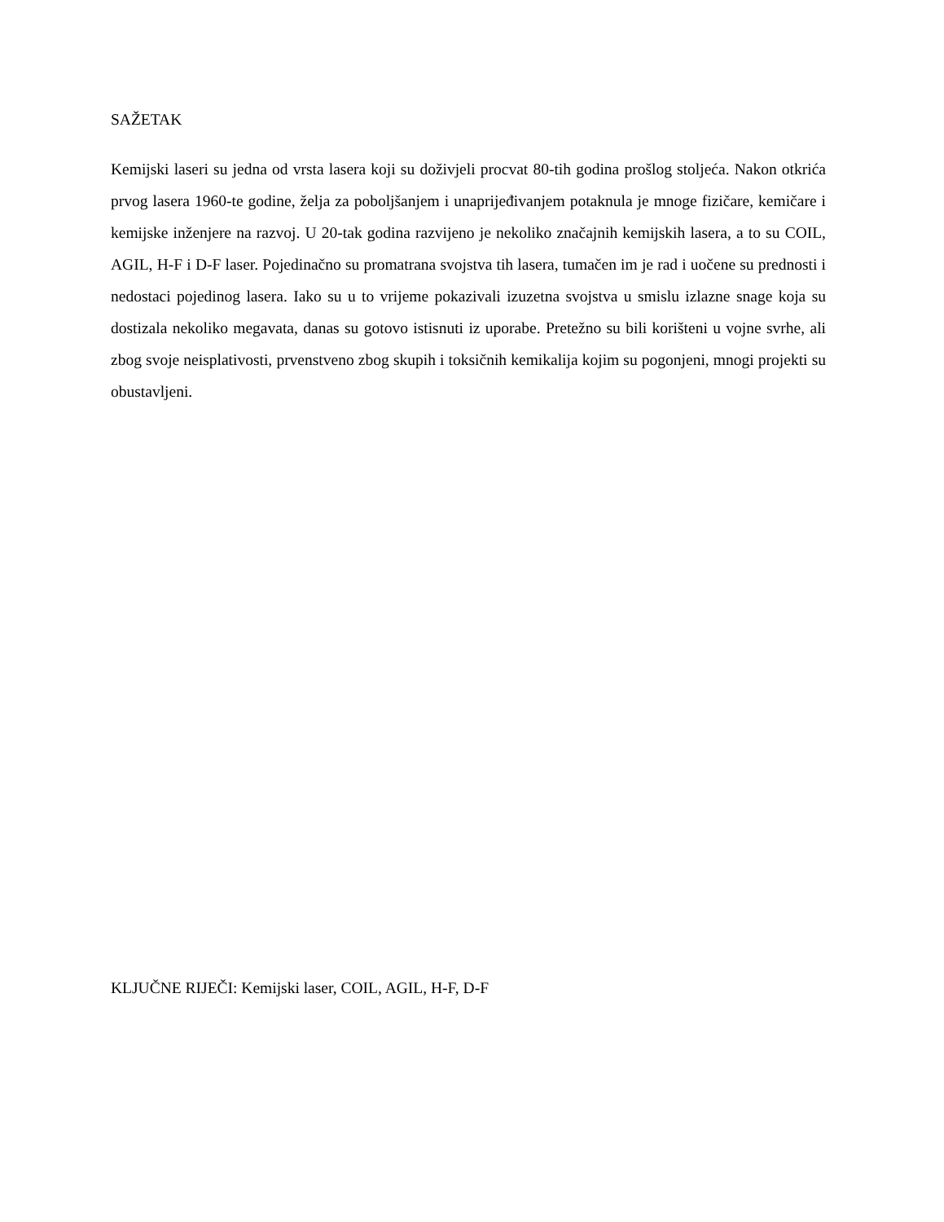SAŽETAK
Kemijski laseri su jedna od vrsta lasera koji su doživjeli procvat 80-tih godina prošlog stoljeća. Nakon otkrića prvog lasera 1960-te godine, želja za poboljšanjem i unaprijeđivanjem potaknula je mnoge fizičare, kemičare i kemijske inženjere na razvoj. U 20-tak godina razvijeno je nekoliko značajnih kemijskih lasera, a to su COIL, AGIL, H-F i D-F laser. Pojedinačno su promatrana svojstva tih lasera, tumačen im je rad i uočene su prednosti i nedostaci pojedinog lasera. Iako su u to vrijeme pokazivali izuzetna svojstva u smislu izlazne snage koja su dostizala nekoliko megavata, danas su gotovo istisnuti iz uporabe. Pretežno su bili korišteni u vojne svrhe, ali zbog svoje neisplativosti, prvenstveno zbog skupih i toksičnih kemikalija kojim su pogonjeni, mnogi projekti su obustavljeni.
KLJUČNE RIJEČI: Kemijski laser, COIL, AGIL, H-F, D-F